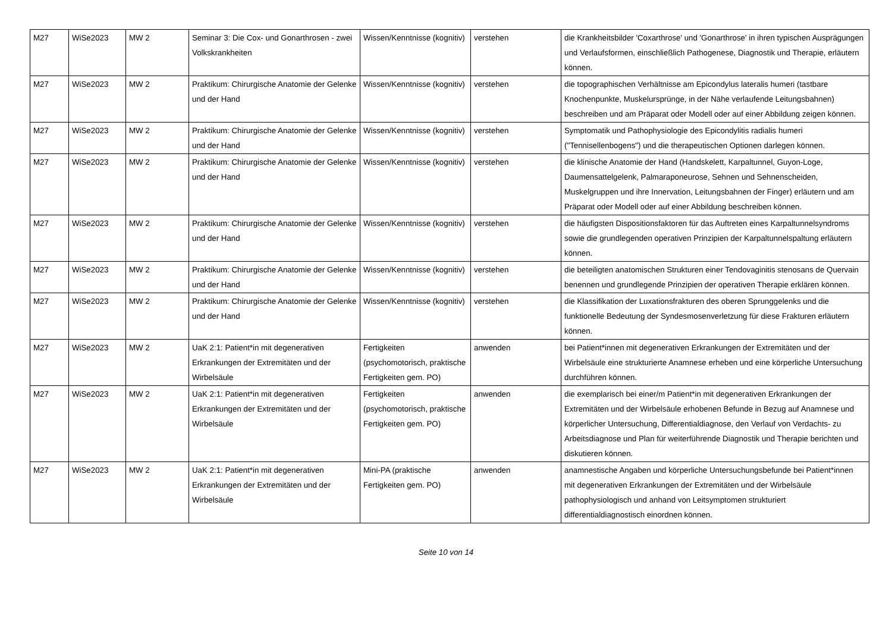| M27 | WiSe2023 | MW 2 | Seminar 3: Die Cox- und Gonarthrosen - zwei Volkskrankheiten | Wissen/Kenntnisse (kognitiv) | verstehen | die Krankheitsbilder 'Coxarthrose' und 'Gonarthrose' in ihren typischen Ausprägungen und Verlaufsformen, einschließlich Pathogenese, Diagnostik und Therapie, erläutern können. |
| M27 | WiSe2023 | MW 2 | Praktikum: Chirurgische Anatomie der Gelenke und der Hand | Wissen/Kenntnisse (kognitiv) | verstehen | die topographischen Verhältnisse am Epicondylus lateralis humeri (tastbare Knochenpunkte, Muskelursprünge, in der Nähe verlaufende Leitungsbahnen) beschreiben und am Präparat oder Modell oder auf einer Abbildung zeigen können. |
| M27 | WiSe2023 | MW 2 | Praktikum: Chirurgische Anatomie der Gelenke und der Hand | Wissen/Kenntnisse (kognitiv) | verstehen | Symptomatik und Pathophysiologie des Epicondylitis radialis humeri ("Tennisellenbogens") und die therapeutischen Optionen darlegen können. |
| M27 | WiSe2023 | MW 2 | Praktikum: Chirurgische Anatomie der Gelenke und der Hand | Wissen/Kenntnisse (kognitiv) | verstehen | die klinische Anatomie der Hand (Handskelett, Karpaltunnel, Guyon-Loge, Daumensattelgelenk, Palmaraponeurose, Sehnen und Sehnenscheiden, Muskelgruppen und ihre Innervation, Leitungsbahnen der Finger) erläutern und am Präparat oder Modell oder auf einer Abbildung beschreiben können. |
| M27 | WiSe2023 | MW 2 | Praktikum: Chirurgische Anatomie der Gelenke und der Hand | Wissen/Kenntnisse (kognitiv) | verstehen | die häufigsten Dispositionsfaktoren für das Auftreten eines Karpaltunnelsyndroms sowie die grundlegenden operativen Prinzipien der Karpaltunnelspaltung erläutern können. |
| M27 | WiSe2023 | MW 2 | Praktikum: Chirurgische Anatomie der Gelenke und der Hand | Wissen/Kenntnisse (kognitiv) | verstehen | die beteiligten anatomischen Strukturen einer Tendovaginitis stenosans de Quervain benennen und grundlegende Prinzipien der operativen Therapie erklären können. |
| M27 | WiSe2023 | MW 2 | Praktikum: Chirurgische Anatomie der Gelenke und der Hand | Wissen/Kenntnisse (kognitiv) | verstehen | die Klassifikation der Luxationsfrakturen des oberen Sprunggelenks und die funktionelle Bedeutung der Syndesmosenverletzung für diese Frakturen erläutern können. |
| M27 | WiSe2023 | MW 2 | UaK 2:1: Patient*in mit degenerativen Erkrankungen der Extremitäten und der Wirbelsäule | Fertigkeiten (psychomotorisch, praktische Fertigkeiten gem. PO) | anwenden | bei Patient*innen mit degenerativen Erkrankungen der Extremitäten und der Wirbelsäule eine strukturierte Anamnese erheben und eine körperliche Untersuchung durchführen können. |
| M27 | WiSe2023 | MW 2 | UaK 2:1: Patient*in mit degenerativen Erkrankungen der Extremitäten und der Wirbelsäule | Fertigkeiten (psychomotorisch, praktische Fertigkeiten gem. PO) | anwenden | die exemplarisch bei einer/m Patient*in mit degenerativen Erkrankungen der Extremitäten und der Wirbelsäule erhobenen Befunde in Bezug auf Anamnese und körperlicher Untersuchung, Differentialdiagnose, den Verlauf von Verdachts- zu Arbeitsdiagnose und Plan für weiterführende Diagnostik und Therapie berichten und diskutieren können. |
| M27 | WiSe2023 | MW 2 | UaK 2:1: Patient*in mit degenerativen Erkrankungen der Extremitäten und der Wirbelsäule | Mini-PA (praktische Fertigkeiten gem. PO) | anwenden | anamnestische Angaben und körperliche Untersuchungsbefunde bei Patient*innen mit degenerativen Erkrankungen der Extremitäten und der Wirbelsäule pathophysiologisch und anhand von Leitsymptomen strukturiert differentialdiagnostisch einordnen können. |
Seite 10 von 14